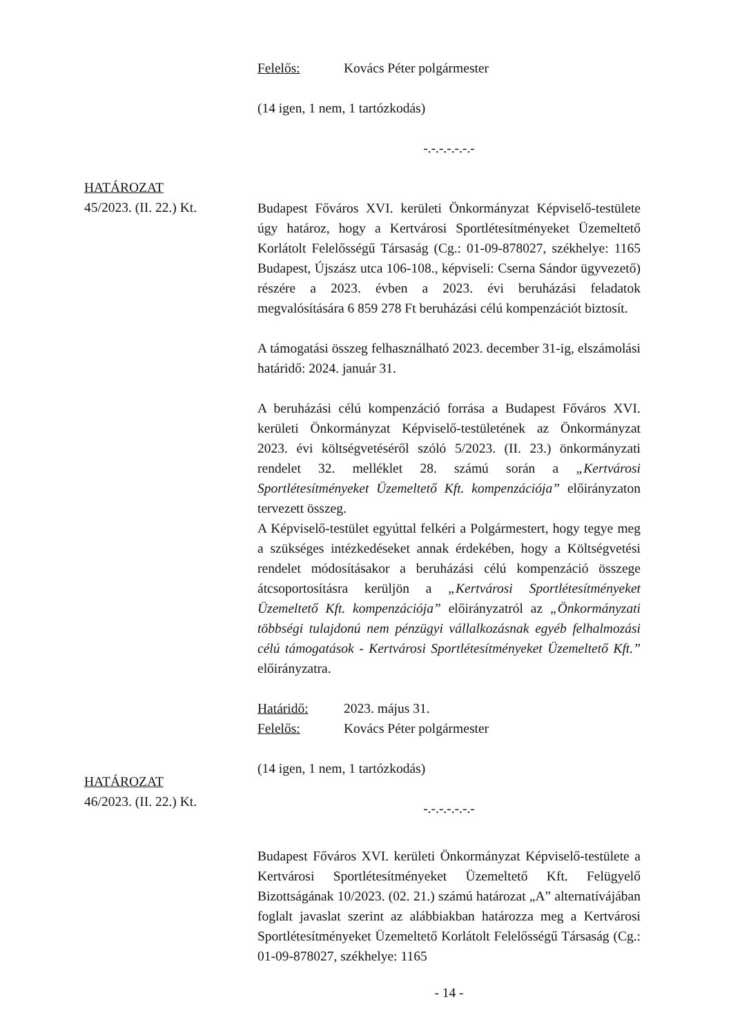Felelős: Kovács Péter polgármester
(14 igen, 1 nem, 1 tartózkodás)
-.-.-.-.-.-.-
Budapest Főváros XVI. kerületi Önkormányzat Képviselő-testülete úgy határoz, hogy a Kertvárosi Sportlétesítményeket Üzemeltető Korlátolt Felelősségű Társaság (Cg.: 01-09-878027, székhelye: 1165 Budapest, Újszász utca 106-108., képviseli: Cserna Sándor ügyvezető) részére a 2023. évben a 2023. évi beruházási feladatok megvalósítására 6 859 278 Ft beruházási célú kompenzációt biztosít.
A támogatási összeg felhasználható 2023. december 31-ig, elszámolási határidő: 2024. január 31.
A beruházási célú kompenzáció forrása a Budapest Főváros XVI. kerületi Önkormányzat Képviselő-testületének az Önkormányzat 2023. évi költségvetéséről szóló 5/2023. (II. 23.) önkormányzati rendelet 32. melléklet 28. számú során a „Kertvárosi Sportlétesítményeket Üzemeltető Kft. kompenzációja” előirányzaton tervezett összeg.
A Képviselő-testület egyúttal felkéri a Polgármestert, hogy tegye meg a szükséges intézkedéseket annak érdekében, hogy a Költségvetési rendelet módosításakor a beruházási célú kompenzáció összege átcsoportosításra kerüljön a „Kertvárosi Sportlétesítményeket Üzemeltető Kft. kompenzációja” előirányzatról az „Önkormányzati többségi tulajdonú nem pénzügyi vállalkozásnak egyéb felhalmozási célú támogatások - Kertvárosi Sportlétesítményeket Üzemeltető Kft.” előirányzatra.
Határidő: 2023. május 31.
Felelős: Kovács Péter polgármester
(14 igen, 1 nem, 1 tartózkodás)
-.-.-.-.-.-.-
Budapest Főváros XVI. kerületi Önkormányzat Képviselő-testülete a Kertvárosi Sportlétesítményeket Üzemeltető Kft. Felügyelő Bizottságának 10/2023. (02. 21.) számú határozat „A” alternatívájában foglalt javaslat szerint az alábbiakban határozza meg a Kertvárosi Sportlétesítményeket Üzemeltető Korlátolt Felelősségű Társaság (Cg.: 01-09-878027, székhelye: 1165
- 14 -
HATÁROZAT
45/2023. (II. 22.) Kt.
HATÁROZAT
46/2023. (II. 22.) Kt.